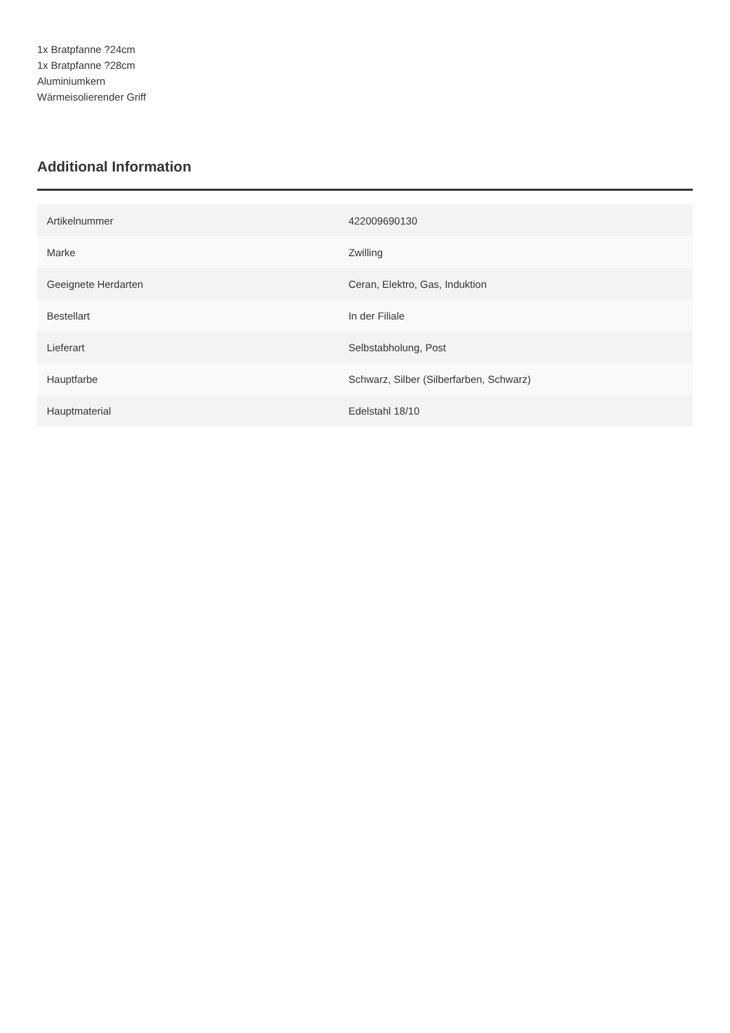1x Bratpfanne ?24cm
1x Bratpfanne ?28cm
Aluminiumkern
Wärmeisolierender Griff
Additional Information
| Artikelnummer | 422009690130 |
| Marke | Zwilling |
| Geeignete Herdarten | Ceran, Elektro, Gas, Induktion |
| Bestellart | In der Filiale |
| Lieferart | Selbstabholung, Post |
| Hauptfarbe | Schwarz, Silber (Silberfarben, Schwarz) |
| Hauptmaterial | Edelstahl 18/10 |